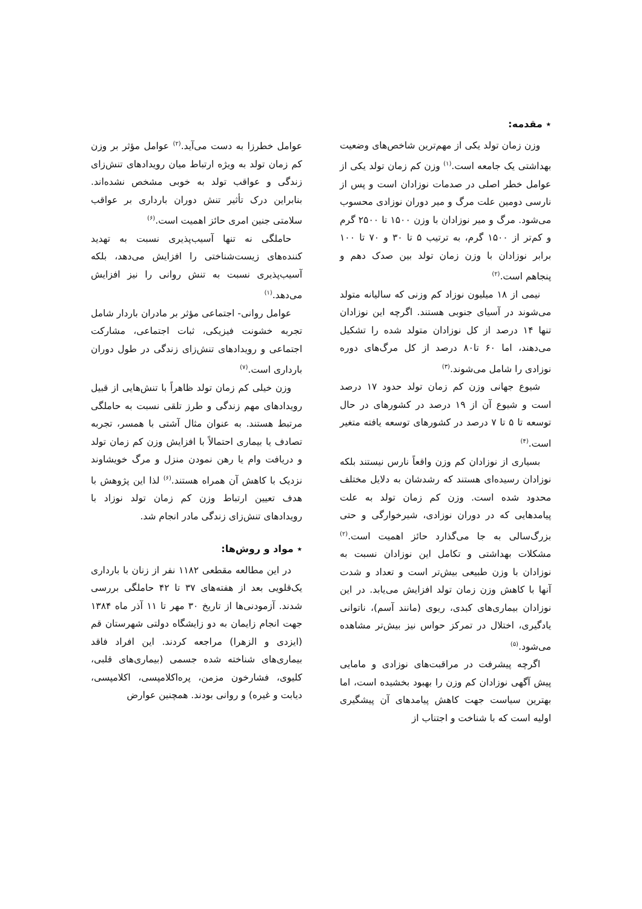٭ مقدمه:
وزن زمان تولد یکی از مهم‌ترین شاخص‌های وضعیت بهداشتی یک جامعه است.<sup>(۱)</sup> وزن کم زمان تولد یکی از عوامل خطر اصلی در صدمات نوزادان است و پس از نارسی دومین علت مرگ و میر دوران نوزادی محسوب می‌شود. مرگ و میر نوزادان با وزن ۱۵۰۰ تا ۲۵۰۰ گرم و کم‌تر از ۱۵۰۰ گرم، به ترتیب ۵ تا ۳۰ و ۷۰ تا ۱۰۰ برابر نوزادان با وزن زمان تولد بین صدک دهم و پنجاهم است.<sup>(۲)</sup>
نیمی از ۱۸ میلیون نوزاد کم وزنی که سالیانه متولد می‌شوند در آسیای جنوبی هستند. اگرچه این نوزادان تنها ۱۴ درصد از کل نوزادان متولد شده را تشکیل می‌دهند، اما ۶۰ تا۸۰ درصد از کل مرگ‌های دوره نوزادی را شامل می‌شوند.<sup>(۳)</sup>
شیوع جهانی وزن کم زمان تولد حدود ۱۷ درصد است و شیوع آن از ۱۹ درصد در کشورهای در حال توسعه تا ۵ تا ۷ درصد در کشورهای توسعه یافته متغیر است.<sup>(۴)</sup>
بسیاری از نوزادان کم وزن واقعاً نارس نیستند بلکه نوزادان رسیده‌ای هستند که رشدشان به دلایل مختلف محدود شده است. وزن کم زمان تولد به علت پیامدهایی که در دوران نوزادی، شیرخوارگی و حتی بزرگ‌سالی به جا می‌گذارد حائز اهمیت است.<sup>(۲)</sup> مشکلات بهداشتی و تکامل این نوزادان نسبت به نوزادان با وزن طبیعی بیش‌تر است و تعداد و شدت آنها با کاهش وزن زمان تولد افزایش می‌یابد. در این نوزادان بیماری‌های کبدی، ریوی (مانند آسم)، ناتوانی یادگیری، اختلال در تمرکز حواس نیز بیش‌تر مشاهده می‌شود.<sup>(۵)</sup>
اگرچه پیشرفت در مراقبت‌های نوزادی و مامایی پیش آگهی نوزادان کم وزن را بهبود بخشیده است، اما بهترین سیاست جهت کاهش پیامدهای آن پیشگیری اولیه است که با شناخت و اجتناب از
عوامل خطرزا به دست می‌آید.<sup>(۲)</sup> عوامل مؤثر بر وزن کم زمان تولد به ویژه ارتباط میان رویدادهای تنش‌زای زندگی و عواقب تولد به خوبی مشخص نشده‌اند. بنابراین درک تأثیر تنش دوران بارداری بر عواقب سلامتی جنین امری حائز اهمیت است.<sup>(۶)</sup>
حاملگی نه تنها آسیب‌پذیری نسبت به تهدید کننده‌های زیست‌شناختی را افزایش می‌دهد، بلکه آسیب‌پذیری نسبت به تنش روانی را نیز افزایش می‌دهد.<sup>(۱)</sup>
عوامل روانی- اجتماعی مؤثر بر مادران باردار شامل تجربه خشونت فیزیکی، ثبات اجتماعی، مشارکت اجتماعی و رویدادهای تنش‌زای زندگی در طول دوران بارداری است.<sup>(۷)</sup>
وزن خیلی کم زمان تولد ظاهراً با تنش‌هایی از قبیل رویدادهای مهم زندگی و طرز تلقی نسبت به حاملگی مرتبط هستند. به عنوان مثال آشتی با همسر، تجربه تصادف یا بیماری احتمالاً با افزایش وزن کم زمان تولد و دریافت وام یا رهن نمودن منزل و مرگ خویشاوند نزدیک با کاهش آن همراه هستند.<sup>(۶)</sup> لذا این پژوهش با هدف تعیین ارتباط وزن کم زمان تولد نوزاد با رویدادهای تنش‌زای زندگی مادر انجام شد.
٭ مواد و روش‌ها:
در این مطالعه مقطعی ۱۱۸۲ نفر از زنان با بارداری یک‌قلویی بعد از هفته‌های ۳۷ تا ۴۲ حاملگی بررسی شدند. آزمودنی‌ها از تاریخ ۳۰ مهر تا ۱۱ آذر ماه ۱۳۸۴ جهت انجام زایمان به دو زایشگاه دولتی شهرستان قم (ایزدی و الزهرا) مراجعه کردند. این افراد فاقد بیماری‌های شناخته شده جسمی (بیماری‌های قلبی، کلیوی، فشارخون مزمن، پره‌اکلامپسی، اکلامپسی، دیابت و غیره) و روانی بودند. همچنین عوارض